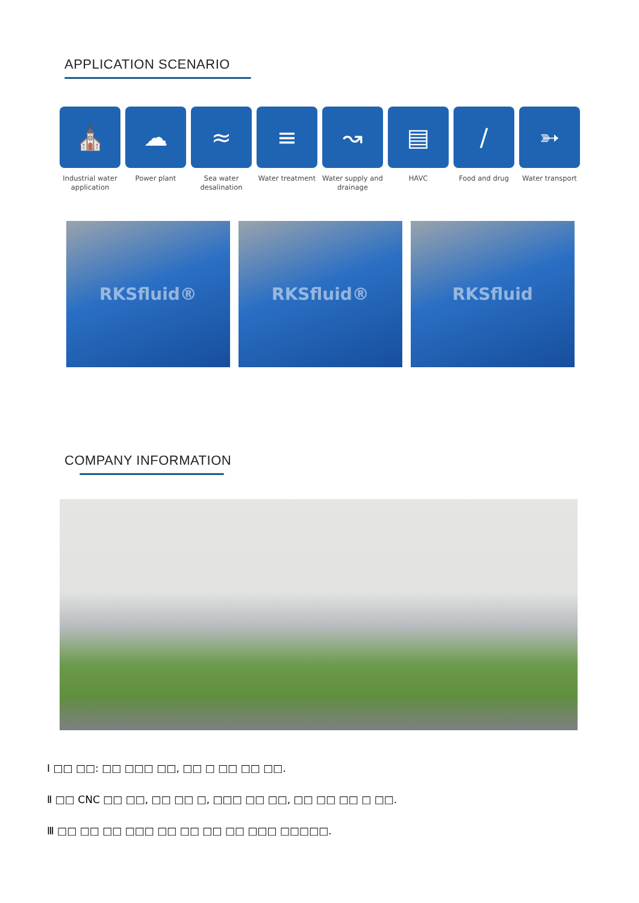APPLICATION SCENARIO
⛪
Industrial water application
☁
Power plant
≈
Sea water desalination
≡
Water treatment
↝
Water supply and drainage
▤
HAVC
∕
Food and drug
➳
Water transport
RKSfluid® RKSfluid® RKSfluid
COMPANY INFORMATION
Ⅰ □□ □□: □□ □□□ □□, □□ □ □□ □□ □□.
Ⅱ □□ CNC □□ □□, □□ □□ □, □□□ □□ □□, □□ □□ □□ □ □□.
Ⅲ □□ □□ □□ □□□ □□ □□ □□ □□ □□□ □□□□□.